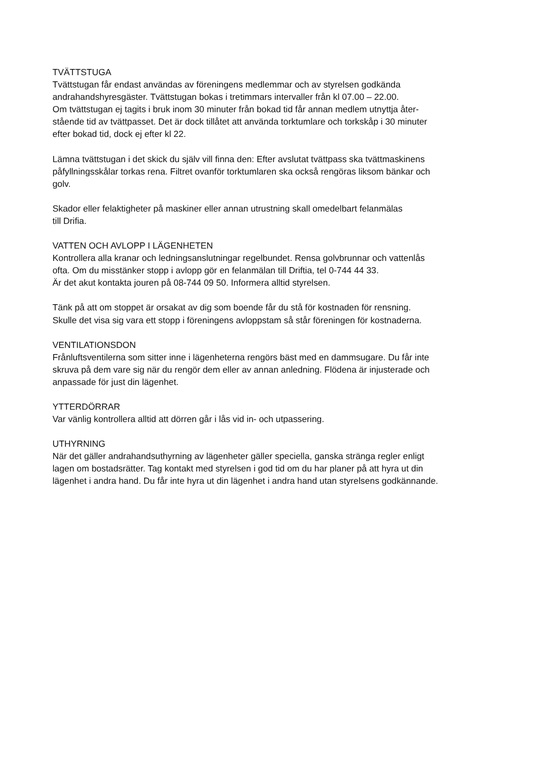TVÄTTSTUGA
Tvättstugan får endast användas av föreningens medlemmar och av styrelsen godkända
andrahandshyresgäster. Tvättstugan bokas i tretimmars intervaller från kl 07.00 – 22.00.
Om tvättstugan ej tagits i bruk inom 30 minuter från bokad tid får annan medlem utnyttja åter-
stående tid av tvättpasset. Det är dock tillåtet att använda torktumlare och torkskåp i 30 minuter
efter bokad tid, dock ej efter kl 22.
Lämna tvättstugan i det skick du själv vill finna den: Efter avslutat tvättpass ska tvättmaskinens
påfyllningsskålar torkas rena. Filtret ovanför torktumlaren ska också rengöras liksom bänkar och
golv.
Skador eller felaktigheter på maskiner eller annan utrustning skall omedelbart felanmälas
till Drifia.
VATTEN OCH AVLOPP I LÄGENHETEN
Kontrollera alla kranar och ledningsanslutningar regelbundet. Rensa golvbrunnar och vattenlås
ofta. Om du misstänker stopp i avlopp gör en felanmälan till Driftia, tel 0-744 44 33.
Är det akut kontakta jouren på 08-744 09 50. Informera alltid styrelsen.
Tänk på att om stoppet är orsakat av dig som boende får du stå för kostnaden för rensning.
Skulle det visa sig vara ett stopp i föreningens avloppstam så står föreningen för kostnaderna.
VENTILATIONSDON
Frånluftsventilerna som sitter inne i lägenheterna rengörs bäst med en dammsugare. Du får inte
skruva på dem vare sig när du rengör dem eller av annan anledning. Flödena är injusterade och
anpassade för just din lägenhet.
YTTERDÖRRAR
Var vänlig kontrollera alltid att dörren går i lås vid in- och utpassering.
UTHYRNING
När det gäller andrahandsuthyrning av lägenheter gäller speciella, ganska stränga regler enligt
lagen om bostadsrätter. Tag kontakt med styrelsen i god tid om du har planer på att hyra ut din
lägenhet i andra hand. Du får inte hyra ut din lägenhet i andra hand utan styrelsens godkännande.